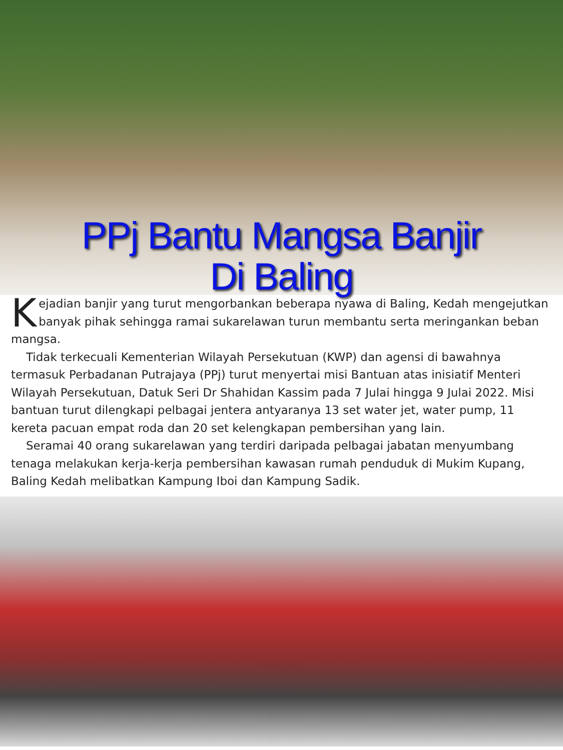PPj Bantu Mangsa Banjir
Di Baling
Kejadian banjir yang turut mengorbankan beberapa nyawa di Baling, Kedah mengejutkan banyak pihak sehingga ramai sukarelawan turun membantu serta meringankan beban mangsa.
Tidak terkecuali Kementerian Wilayah Persekutuan (KWP) dan agensi di bawahnya termasuk Perbadanan Putrajaya (PPj) turut menyertai misi Bantuan atas inisiatif Menteri Wilayah Persekutuan, Datuk Seri Dr Shahidan Kassim pada 7 Julai hingga 9 Julai 2022. Misi bantuan turut dilengkapi pelbagai jentera antyaranya 13 set water jet, water pump, 11 kereta pacuan empat roda dan 20 set kelengkapan pembersihan yang lain.
Seramai 40 orang sukarelawan yang terdiri daripada pelbagai jabatan menyumbang tenaga melakukan kerja-kerja pembersihan kawasan rumah penduduk di Mukim Kupang, Baling Kedah melibatkan Kampung Iboi dan Kampung Sadik.